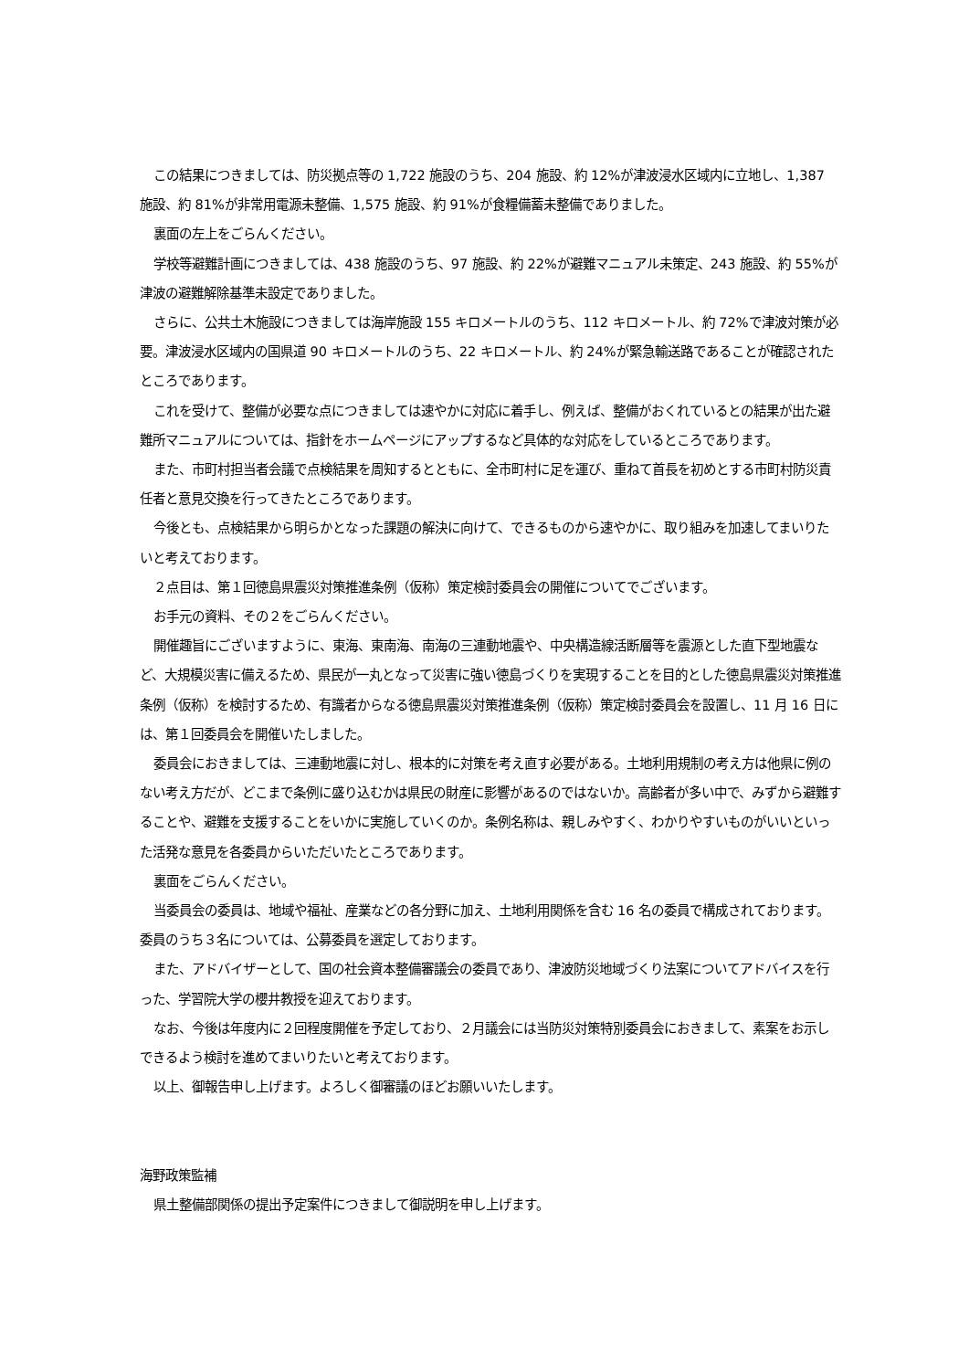この結果につきましては、防災拠点等の 1,722 施設のうち、204 施設、約 12%が津波浸水区域内に立地し、1,387 施設、約 81%が非常用電源未整備、1,575 施設、約 91%が食糧備蓄未整備でありました。
裏面の左上をごらんください。
学校等避難計画につきましては、438 施設のうち、97 施設、約 22%が避難マニュアル未策定、243 施設、約 55%が津波の避難解除基準未設定でありました。
さらに、公共土木施設につきましては海岸施設 155 キロメートルのうち、112 キロメートル、約 72%で津波対策が必要。津波浸水区域内の国県道 90 キロメートルのうち、22 キロメートル、約 24%が緊急輸送路であることが確認されたところであります。
これを受けて、整備が必要な点につきましては速やかに対応に着手し、例えば、整備がおくれているとの結果が出た避難所マニュアルについては、指針をホームページにアップするなど具体的な対応をしているところであります。
また、市町村担当者会議で点検結果を周知するとともに、全市町村に足を運び、重ねて首長を初めとする市町村防災責任者と意見交換を行ってきたところであります。
今後とも、点検結果から明らかとなった課題の解決に向けて、できるものから速やかに、取り組みを加速してまいりたいと考えております。
２点目は、第１回徳島県震災対策推進条例（仮称）策定検討委員会の開催についてでございます。
お手元の資料、その２をごらんください。
開催趣旨にございますように、東海、東南海、南海の三連動地震や、中央構造線活断層等を震源とした直下型地震など、大規模災害に備えるため、県民が一丸となって災害に強い徳島づくりを実現することを目的とした徳島県震災対策推進条例（仮称）を検討するため、有識者からなる徳島県震災対策推進条例（仮称）策定検討委員会を設置し、11 月 16 日には、第１回委員会を開催いたしました。
委員会におきましては、三連動地震に対し、根本的に対策を考え直す必要がある。土地利用規制の考え方は他県に例のない考え方だが、どこまで条例に盛り込むかは県民の財産に影響があるのではないか。高齢者が多い中で、みずから避難することや、避難を支援することをいかに実施していくのか。条例名称は、親しみやすく、わかりやすいものがいいといった活発な意見を各委員からいただいたところであります。
裏面をごらんください。
当委員会の委員は、地域や福祉、産業などの各分野に加え、土地利用関係を含む 16 名の委員で構成されております。委員のうち３名については、公募委員を選定しております。
また、アドバイザーとして、国の社会資本整備審議会の委員であり、津波防災地域づくり法案についてアドバイスを行った、学習院大学の櫻井教授を迎えております。
なお、今後は年度内に２回程度開催を予定しており、２月議会には当防災対策特別委員会におきまして、素案をお示しできるよう検討を進めてまいりたいと考えております。
以上、御報告申し上げます。よろしく御審議のほどお願いいたします。
海野政策監補
県土整備部関係の提出予定案件につきまして御説明を申し上げます。